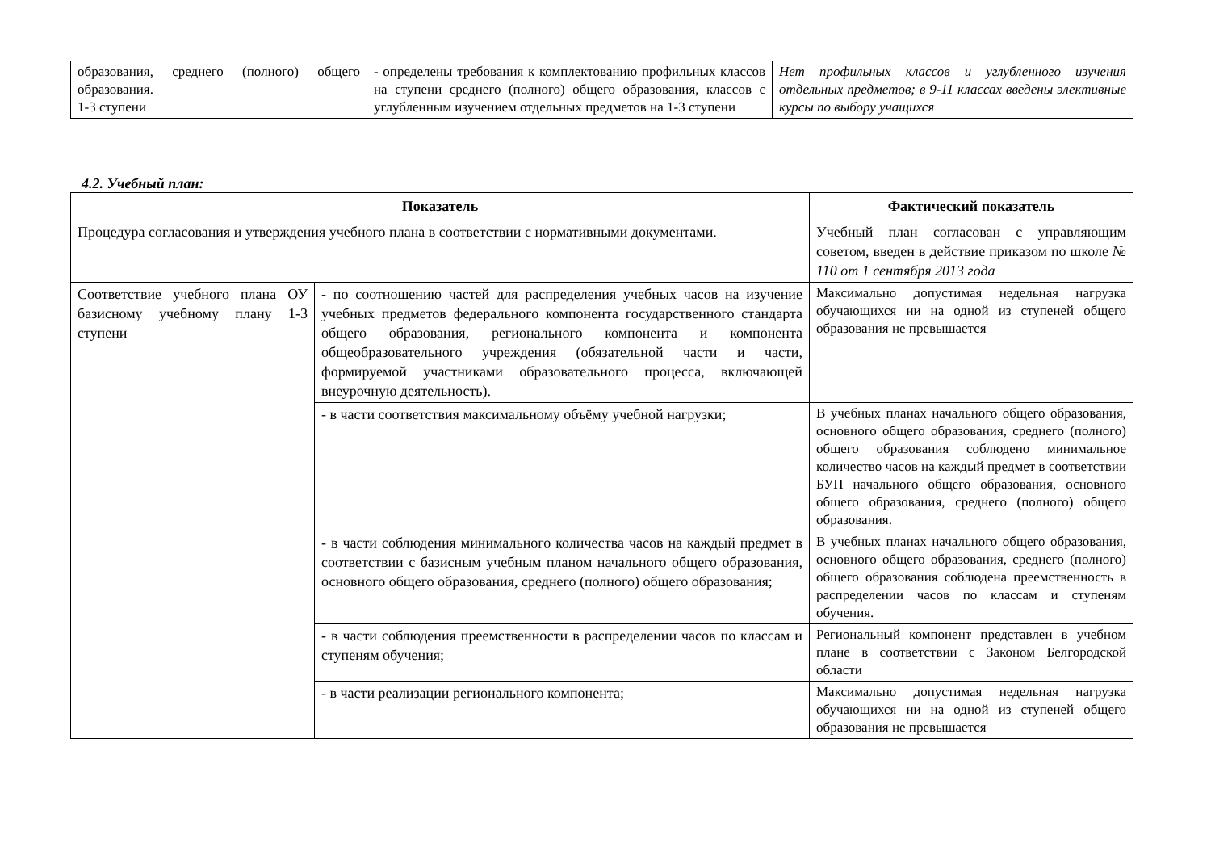| образования, среднего (полного) общего образования. 1-3 ступени | - определены требования к комплектованию профильных классов на ступени среднего (полного) общего образования, классов с углубленным изучением отдельных предметов на 1-3 ступени | Нет профильных классов и углубленного изучения отдельных предметов; в 9-11 классах введены элективные курсы по выбору учащихся |
4.2. Учебный план:
| Показатель | | Фактический показатель |
| --- | --- | --- |
| Процедура согласования и утверждения учебного плана в соответствии с нормативными документами. | | Учебный план согласован с управляющим советом, введен в действие приказом по школе № 110 от 1 сентября 2013 года |
| Соответствие учебного плана ОУ базисному учебному плану 1-3 ступени | - по соотношению частей для распределения учебных часов на изучение учебных предметов федерального компонента государственного стандарта общего образования, регионального компонента и компонента общеобразовательного учреждения (обязательной части и части, формируемой участниками образовательного процесса, включающей внеурочную деятельность). | Максимально допустимая недельная нагрузка обучающихся ни на одной из ступеней общего образования не превышается |
| | - в части соответствия максимальному объёму учебной нагрузки; | В учебных планах начального общего образования, основного общего образования, среднего (полного) общего образования соблюдено минимальное количество часов на каждый предмет в соответствии БУП начального общего образования, основного общего образования, среднего (полного) общего образования. |
| | - в части соблюдения минимального количества часов на каждый предмет в соответствии с базисным учебным планом начального общего образования, основного общего образования, среднего (полного) общего образования; | В учебных планах начального общего образования, основного общего образования, среднего (полного) общего образования соблюдена преемственность в распределении часов по классам и ступеням обучения. |
| | - в части соблюдения преемственности в распределении часов по классам и ступеням обучения; | Региональный компонент представлен в учебном плане в соответствии с Законом Белгородской области |
| | - в части реализации регионального компонента; | Максимально допустимая недельная нагрузка обучающихся ни на одной из ступеней общего образования не превышается |